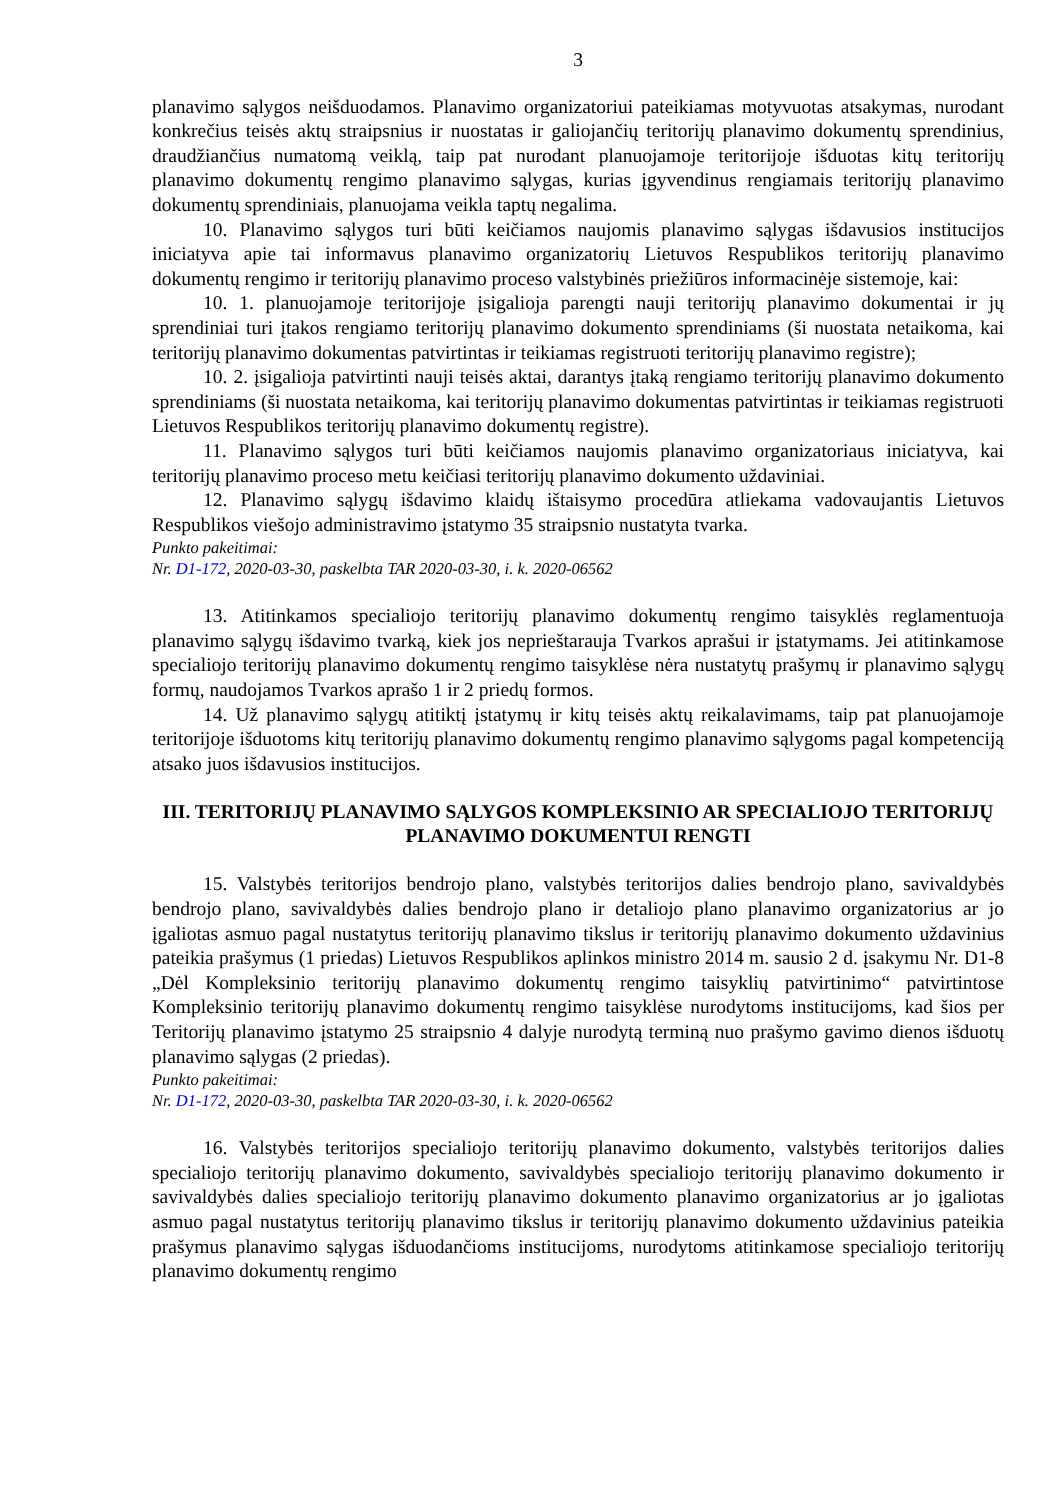3
planavimo sąlygos neišduodamos. Planavimo organizatoriui pateikiamas motyvuotas atsakymas, nurodant konkrečius teisės aktų straipsnius ir nuostatas ir galiojančių teritorijų planavimo dokumentų sprendinius, draudžiančius numatomą veiklą, taip pat nurodant planuojamoje teritorijoje išduotas kitų teritorijų planavimo dokumentų rengimo planavimo sąlygas, kurias įgyvendinus rengiamais teritorijų planavimo dokumentų sprendiniais, planuojama veikla taptų negalima.
10. Planavimo sąlygos turi būti keičiamos naujomis planavimo sąlygas išdavusios institucijos iniciatyva apie tai informavus planavimo organizatorių Lietuvos Respublikos teritorijų planavimo dokumentų rengimo ir teritorijų planavimo proceso valstybinės priežiūros informacinėje sistemoje, kai:
10. 1. planuojamoje teritorijoje įsigalioja parengti nauji teritorijų planavimo dokumentai ir jų sprendiniai turi įtakos rengiamo teritorijų planavimo dokumento sprendiniams (ši nuostata netaikoma, kai teritorijų planavimo dokumentas patvirtintas ir teikiamas registruoti teritorijų planavimo registre);
10. 2. įsigalioja patvirtinti nauji teisės aktai, darantys įtaką rengiamo teritorijų planavimo dokumento sprendiniams (ši nuostata netaikoma, kai teritorijų planavimo dokumentas patvirtintas ir teikiamas registruoti Lietuvos Respublikos teritorijų planavimo dokumentų registre).
11. Planavimo sąlygos turi būti keičiamos naujomis planavimo organizatoriaus iniciatyva, kai teritorijų planavimo proceso metu keičiasi teritorijų planavimo dokumento uždaviniai.
12. Planavimo sąlygų išdavimo klaidų ištaisymo procedūra atliekama vadovaujantis Lietuvos Respublikos viešojo administravimo įstatymo 35 straipsnio nustatyta tvarka.
Punkto pakeitimai:
Nr. D1-172, 2020-03-30, paskelbta TAR 2020-03-30, i. k. 2020-06562
13. Atitinkamos specialiojo teritorijų planavimo dokumentų rengimo taisyklės reglamentuoja planavimo sąlygų išdavimo tvarką, kiek jos neprieštarauja Tvarkos aprašui ir įstatymams. Jei atitinkamose specialiojo teritorijų planavimo dokumentų rengimo taisyklėse nėra nustatytų prašymų ir planavimo sąlygų formų, naudojamos Tvarkos aprašo 1 ir 2 priedų formos.
14. Už planavimo sąlygų atitiktį įstatymų ir kitų teisės aktų reikalavimams, taip pat planuojamoje teritorijoje išduotoms kitų teritorijų planavimo dokumentų rengimo planavimo sąlygoms pagal kompetenciją atsako juos išdavusios institucijos.
III. TERITORIJŲ PLANAVIMO SĄLYGOS KOMPLEKSINIO AR SPECIALIOJO TERITORIJŲ PLANAVIMO DOKUMENTUI RENGTI
15. Valstybės teritorijos bendrojo plano, valstybės teritorijos dalies bendrojo plano, savivaldybės bendrojo plano, savivaldybės dalies bendrojo plano ir detaliojo plano planavimo organizatorius ar jo įgaliotas asmuo pagal nustatytus teritorijų planavimo tikslus ir teritorijų planavimo dokumento uždavinius pateikia prašymus (1 priedas) Lietuvos Respublikos aplinkos ministro 2014 m. sausio 2 d. įsakymu Nr. D1-8 „Dėl Kompleksinio teritorijų planavimo dokumentų rengimo taisyklių patvirtinimo“ patvirtintose Kompleksinio teritorijų planavimo dokumentų rengimo taisyklėse nurodytoms institucijoms, kad šios per Teritorijų planavimo įstatymo 25 straipsnio 4 dalyje nurodytą terminą nuo prašymo gavimo dienos išduotų planavimo sąlygas (2 priedas).
Punkto pakeitimai:
Nr. D1-172, 2020-03-30, paskelbta TAR 2020-03-30, i. k. 2020-06562
16. Valstybės teritorijos specialiojo teritorijų planavimo dokumento, valstybės teritorijos dalies specialiojo teritorijų planavimo dokumento, savivaldybės specialiojo teritorijų planavimo dokumento ir savivaldybės dalies specialiojo teritorijų planavimo dokumento planavimo organizatorius ar jo įgaliotas asmuo pagal nustatytus teritorijų planavimo tikslus ir teritorijų planavimo dokumento uždavinius pateikia prašymus planavimo sąlygas išduodančioms institucijoms, nurodytoms atitinkamose specialiojo teritorijų planavimo dokumentų rengimo